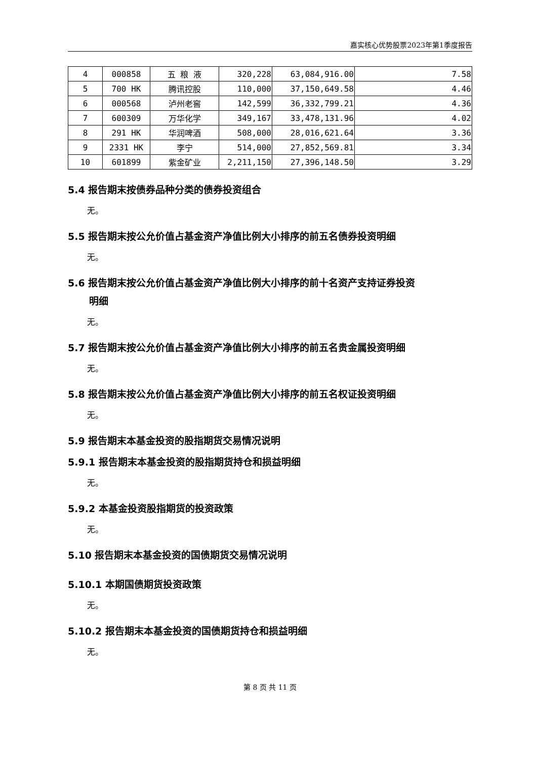嘉实核心优势股票2023年第1季度报告
| 4 | 000858 | 五 粮 液 | 320,228 | 63,084,916.00 | 7.58 |
| 5 | 700 HK | 腾讯控股 | 110,000 | 37,150,649.58 | 4.46 |
| 6 | 000568 | 泸州老窖 | 142,599 | 36,332,799.21 | 4.36 |
| 7 | 600309 | 万华化学 | 349,167 | 33,478,131.96 | 4.02 |
| 8 | 291 HK | 华润啤酒 | 508,000 | 28,016,621.64 | 3.36 |
| 9 | 2331 HK | 李宁 | 514,000 | 27,852,569.81 | 3.34 |
| 10 | 601899 | 紫金矿业 | 2,211,150 | 27,396,148.50 | 3.29 |
5.4 报告期末按债券品种分类的债券投资组合
无。
5.5 报告期末按公允价值占基金资产净值比例大小排序的前五名债券投资明细
无。
5.6 报告期末按公允价值占基金资产净值比例大小排序的前十名资产支持证券投资
明细
无。
5.7 报告期末按公允价值占基金资产净值比例大小排序的前五名贵金属投资明细
无。
5.8 报告期末按公允价值占基金资产净值比例大小排序的前五名权证投资明细
无。
5.9 报告期末本基金投资的股指期货交易情况说明
5.9.1 报告期末本基金投资的股指期货持仓和损益明细
无。
5.9.2 本基金投资股指期货的投资政策
无。
5.10 报告期末本基金投资的国债期货交易情况说明
5.10.1 本期国债期货投资政策
无。
5.10.2 报告期末本基金投资的国债期货持仓和损益明细
无。
第 8 页 共 11 页